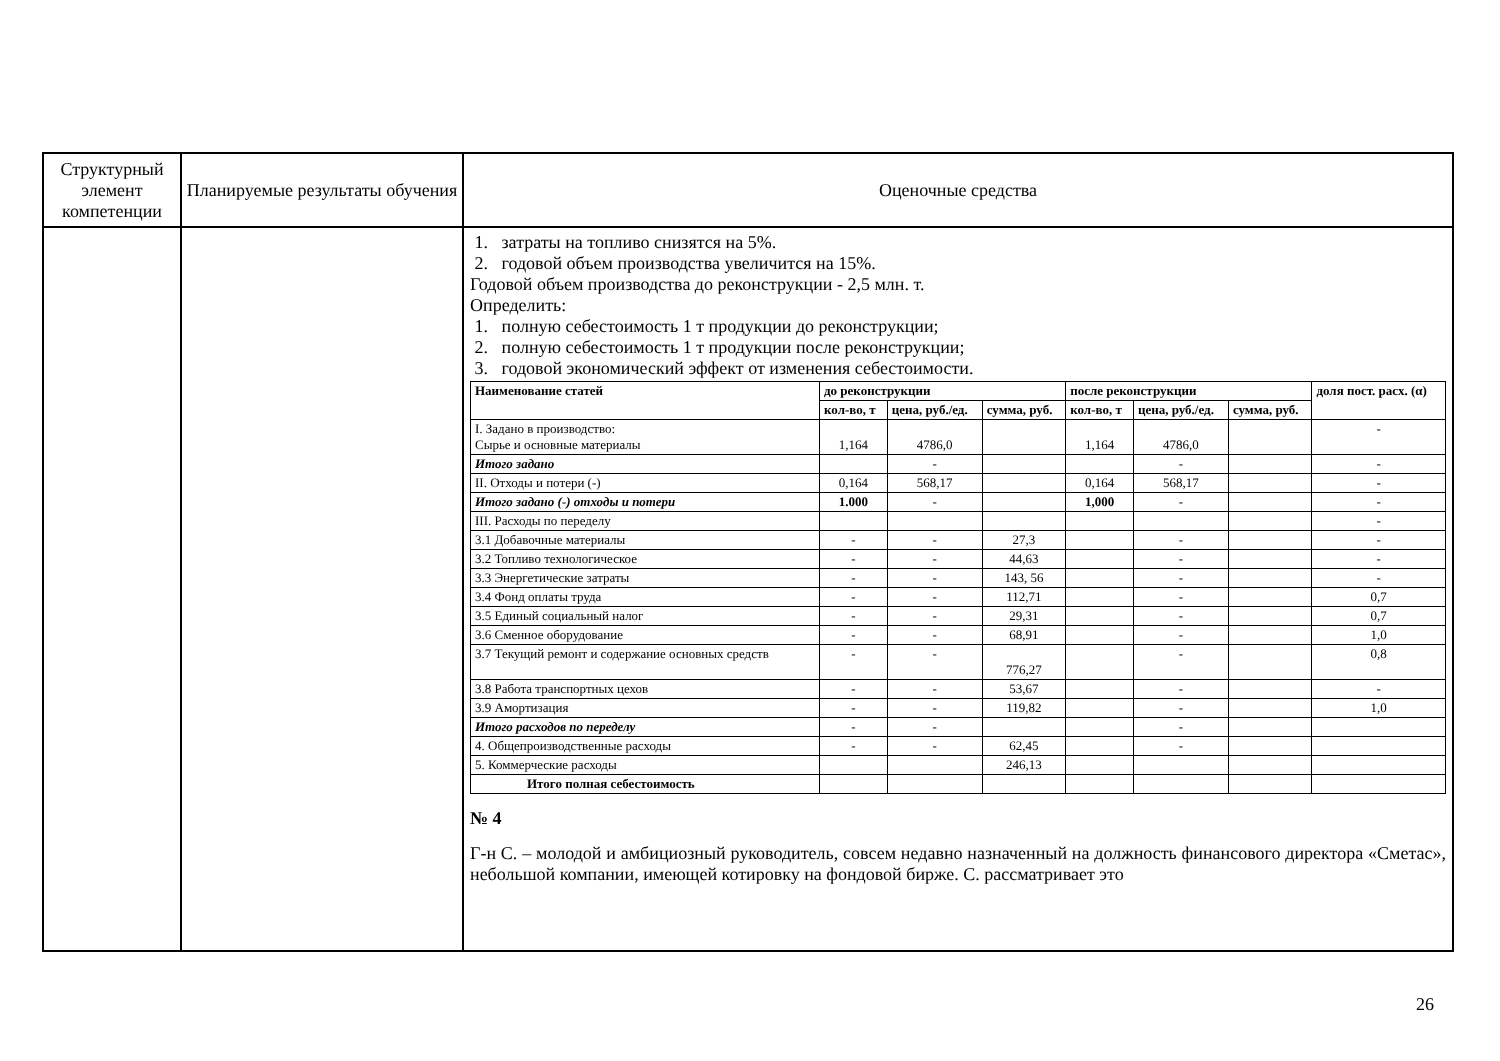| Структурный элемент компетенции | Планируемые результаты обучения | Оценочные средства |
| | | 1. затраты на топливо снизятся на 5%. 2. годовой объем производства увеличится на 15%. Годовой объем производства до реконструкции - 2,5 млн. т. Определить: 1. полную себестоимость 1 т продукции до реконструкции; 2. полную себестоимость 1 т продукции после реконструкции; 3. годовой экономический эффект от изменения себестоимости. / Наименование статей / до реконструкции / / / после реконструкции / / / доля пост. расх. (α) / / --- / --- / --- / --- / --- / --- / --- / --- / / / кол-во, т / цена, руб./ед. / сумма, руб. / кол-во, т / цена, руб./ед. / сумма, руб. / / / I. Задано в производство: Сырье и основные материалы / 1,164 / 4786,0 / / 1,164 / 4786,0 / / - / / Итого задано / / - / / / - / / - / / II. Отходы и потери (-) / 0,164 / 568,17 / / 0,164 / 568,17 / / - / / Итого задано (-) отходы и потери / 1.000 / - / / 1,000 / - / / - / / III. Расходы по переделу / / / / / / / - / / 3.1 Добавочные материалы / - / - / 27,3 / / - / / - / / 3.2 Топливо технологическое / - / - / 44,63 / / - / / - / / 3.3 Энергетические затраты / - / - / 143, 56 / / - / / - / / 3.4 Фонд оплаты труда / - / - / 112,71 / / - / / 0,7 / / 3.5 Единый социальный налог / - / - / 29,31 / / - / / 0,7 / / 3.6 Сменное оборудование / - / - / 68,91 / / - / / 1,0 / / 3.7 Текущий ремонт и содержание основных средств / - / - / 776,27 / / - / / 0,8 / / 3.8 Работа транспортных цехов / - / - / 53,67 / / - / / - / / 3.9 Амортизация / - / - / 119,82 / / - / / 1,0 / / Итого расходов по переделу / - / - / / / - / / / / 4. Общепроизводственные расходы / - / - / 62,45 / / - / / / / 5. Коммерческие расходы / / / 246,13 / / / / / / Итого полная себестоимость / / / / / / / / № 4 Г-н С. – молодой и амбициозный руководитель, совсем недавно назначенный на должность финансового директора «Сметас», небольшой компании, имеющей котировку на фондовой бирже. С. рассматривает это |
26